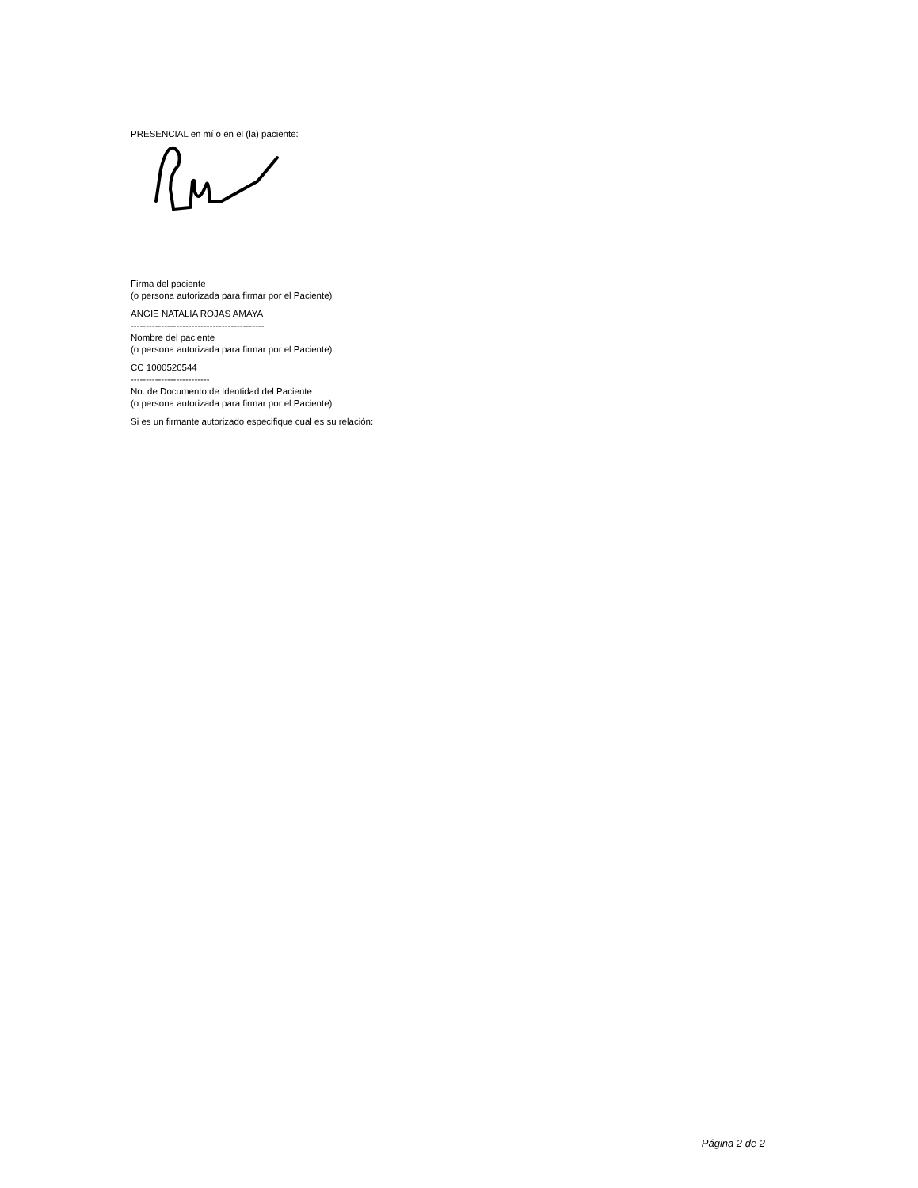PRESENCIAL en mí o en el (la) paciente:
Firma del paciente
(o persona autorizada para firmar por el Paciente)
ANGIE NATALIA ROJAS AMAYA
--------------------------------------------
Nombre del paciente
(o persona autorizada para firmar por el Paciente)
CC 1000520544
--------------------------
No. de Documento de Identidad del Paciente
(o persona autorizada para firmar por el Paciente)
Si es un firmante autorizado especifique cual es su relación:
Página 2 de 2